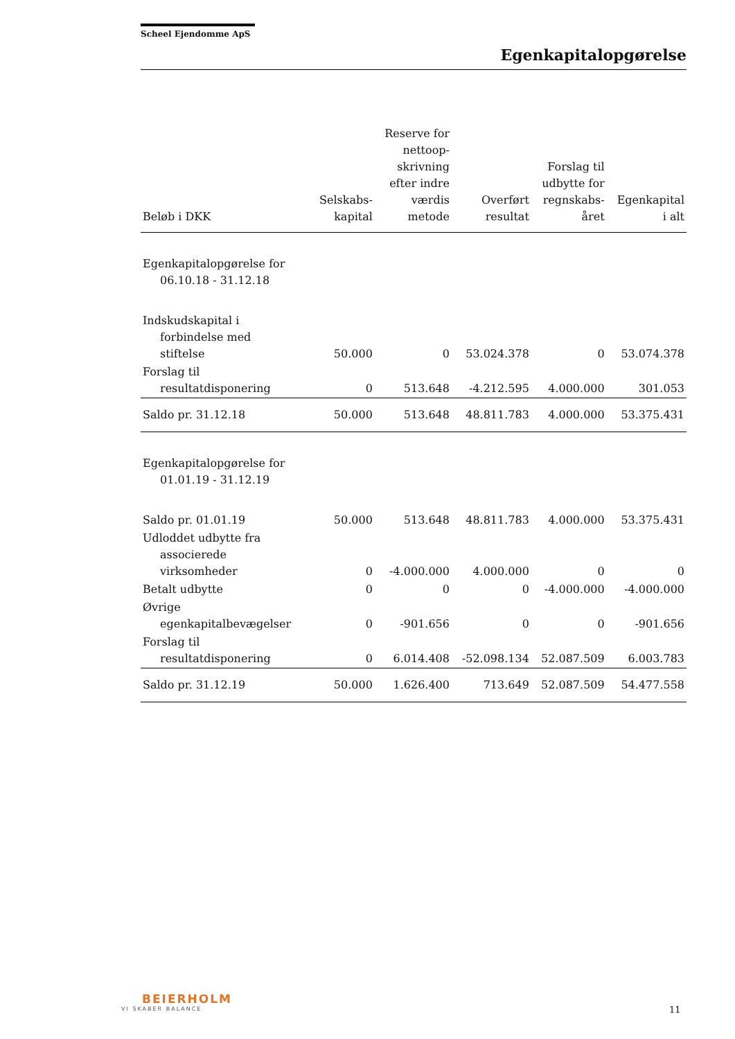Scheel Ejendomme ApS
Egenkapitalopgørelse
| Beløb i DKK | Selskabs- kapital | Reserve for nettoop- skrivning efter indre værdis metode | Overført resultat | Forslag til udbytte for regnskabs- året | Egenkapital i alt |
| --- | --- | --- | --- | --- | --- |
| Egenkapitalopgørelse for 06.10.18 - 31.12.18 | | | | | |
| Indskudskapital i forbindelse med stiftelse | 50.000 | 0 | 53.024.378 | 0 | 53.074.378 |
| Forslag til resultatdisponering | 0 | 513.648 | -4.212.595 | 4.000.000 | 301.053 |
| Saldo pr. 31.12.18 | 50.000 | 513.648 | 48.811.783 | 4.000.000 | 53.375.431 |
| Egenkapitalopgørelse for 01.01.19 - 31.12.19 | | | | | |
| Saldo pr. 01.01.19 | 50.000 | 513.648 | 48.811.783 | 4.000.000 | 53.375.431 |
| Udloddet udbytte fra associerede virksomheder | 0 | -4.000.000 | 4.000.000 | 0 | 0 |
| Betalt udbytte | 0 | 0 | 0 | -4.000.000 | -4.000.000 |
| Øvrige egenkapitalbevægelser | 0 | -901.656 | 0 | 0 | -901.656 |
| Forslag til resultatdisponering | 0 | 6.014.408 | -52.098.134 | 52.087.509 | 6.003.783 |
| Saldo pr. 31.12.19 | 50.000 | 1.626.400 | 713.649 | 52.087.509 | 54.477.558 |
BEIERHOLM
VI SKABER BALANCE
11